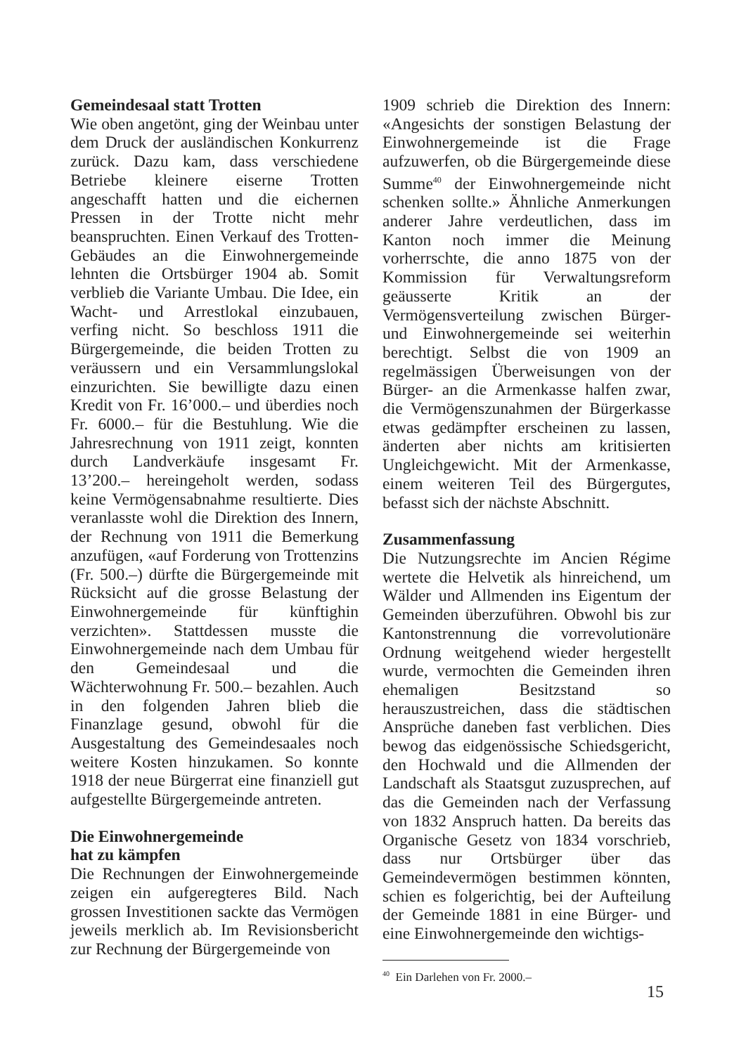Gemeindesaal statt Trotten
Wie oben angetönt, ging der Weinbau unter dem Druck der ausländischen Konkurrenz zurück. Dazu kam, dass verschiedene Betriebe kleinere eiserne Trotten angeschafft hatten und die eichernen Pressen in der Trotte nicht mehr beanspruchten. Einen Verkauf des Trotten-Gebäudes an die Einwohnergemeinde lehnten die Ortsbürger 1904 ab. Somit verblieb die Variante Umbau. Die Idee, ein Wacht- und Arrestlokal einzubauen, verfing nicht. So beschloss 1911 die Bürgergemeinde, die beiden Trotten zu veräussern und ein Versammlungslokal einzurichten. Sie bewilligte dazu einen Kredit von Fr. 16’000.– und überdies noch Fr. 6000.– für die Bestuhlung. Wie die Jahresrechnung von 1911 zeigt, konnten durch Landverkäufe insgesamt Fr. 13’200.– hereingeholt werden, sodass keine Vermögensabnahme resultierte. Dies veranlasste wohl die Direktion des Innern, der Rechnung von 1911 die Bemerkung anzufügen, «auf Forderung von Trottenzins (Fr. 500.–) dürfte die Bürgergemeinde mit Rücksicht auf die grosse Belastung der Einwohnergemeinde für künftighin verzichten». Stattdessen musste die Einwohnergemeinde nach dem Umbau für den Gemeindesaal und die Wächterwohnung Fr. 500.– bezahlen. Auch in den folgenden Jahren blieb die Finanzlage gesund, obwohl für die Ausgestaltung des Gemeindesaales noch weitere Kosten hinzukamen. So konnte 1918 der neue Bürgerrat eine finanziell gut aufgestellte Bürgergemeinde antreten.
Die Einwohnergemeinde
hat zu kämpfen
Die Rechnungen der Einwohnergemeinde zeigen ein aufgeregteres Bild. Nach grossen Investitionen sackte das Vermögen jeweils merklich ab. Im Revisionsbericht zur Rechnung der Bürgergemeinde von
1909 schrieb die Direktion des Innern: «Angesichts der sonstigen Belastung der Einwohnergemeinde ist die Frage aufzuwerfen, ob die Bürgergemeinde diese Summe<sup>40</sup> der Einwohnergemeinde nicht schenken sollte.» Ähnliche Anmerkungen anderer Jahre verdeutlichen, dass im Kanton noch immer die Meinung vorherrschte, die anno 1875 von der Kommission für Verwaltungsreform geäusserte Kritik an der Vermögensverteilung zwischen Bürger- und Einwohnergemeinde sei weiterhin berechtigt. Selbst die von 1909 an regelmässigen Überweisungen von der Bürger- an die Armenkasse halfen zwar, die Vermögenszunahmen der Bürgerkasse etwas gedämpfter erscheinen zu lassen, änderten aber nichts am kritisierten Ungleichgewicht. Mit der Armenkasse, einem weiteren Teil des Bürgergutes, befasst sich der nächste Abschnitt.
Zusammenfassung
Die Nutzungsrechte im Ancien Régime wertete die Helvetik als hinreichend, um Wälder und Allmenden ins Eigentum der Gemeinden überzuführen. Obwohl bis zur Kantonstrennung die vorrevolutionäre Ordnung weitgehend wieder hergestellt wurde, vermochten die Gemeinden ihren ehemaligen Besitzstand so herauszustreichen, dass die städtischen Ansprüche daneben fast verblichen. Dies bewog das eidgenössische Schiedsgericht, den Hochwald und die Allmenden der Landschaft als Staatsgut zuzusprechen, auf das die Gemeinden nach der Verfassung von 1832 Anspruch hatten. Da bereits das Organische Gesetz von 1834 vorschrieb, dass nur Ortsbürger über das Gemeindevermögen bestimmen könnten, schien es folgerichtig, bei der Aufteilung der Gemeinde 1881 in eine Bürger- und eine Einwohnergemeinde den wichtigs-
<sup>40</sup> Ein Darlehen von Fr. 2000.–
15